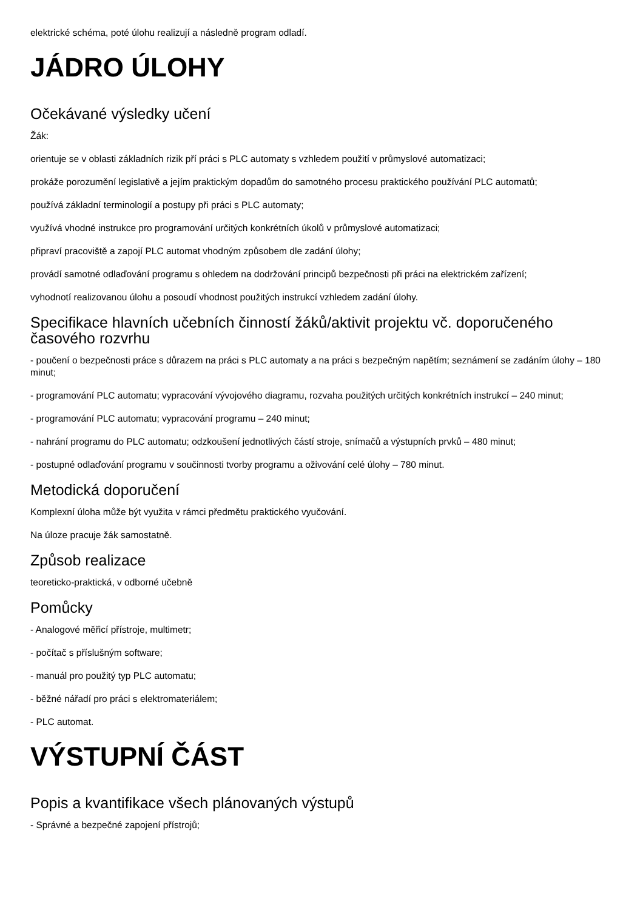elektrické schéma, poté úlohu realizují a následně program odladí.
JÁDRO ÚLOHY
Očekávané výsledky učení
Žák:
orientuje se v oblasti základních rizik pří práci s PLC automaty s vzhledem použití v průmyslové automatizaci;
prokáže porozumění legislativě a jejím praktickým dopadům do samotného procesu praktického používání PLC automatů;
používá základní terminologií a postupy při práci s PLC automaty;
využívá vhodné instrukce pro programování určitých konkrétních úkolů v průmyslové automatizaci;
připraví pracoviště a zapojí PLC automat vhodným způsobem dle zadání úlohy;
provádí samotné odlaďování programu s ohledem na dodržování principů bezpečnosti při práci na elektrickém zařízení;
vyhodnotí realizovanou úlohu a posoudí vhodnost použitých instrukcí vzhledem zadání úlohy.
Specifikace hlavních učebních činností žáků/aktivit projektu vč. doporučeného časového rozvrhu
- poučení o bezpečnosti práce s důrazem na práci s PLC automaty a na práci s bezpečným napětím; seznámení se zadáním úlohy – 180 minut;
- programování PLC automatu; vypracování vývojového diagramu, rozvaha použitých určitých konkrétních instrukcí – 240 minut;
- programování PLC automatu; vypracování programu – 240 minut;
- nahrání programu do PLC automatu; odzkoušení jednotlivých částí stroje, snímačů a výstupních prvků – 480 minut;
- postupné odlaďování programu v součinnosti tvorby programu a oživování celé úlohy – 780 minut.
Metodická doporučení
Komplexní úloha může být využita v rámci předmětu praktického vyučování.
Na úloze pracuje žák samostatně.
Způsob realizace
teoreticko-praktická, v odborné učebně
Pomůcky
- Analogové měřicí přístroje, multimetr;
- počítač s příslušným software;
- manuál pro použitý typ PLC automatu;
- běžné nářadí pro práci s elektromateriálem;
- PLC automat.
VÝSTUPNÍ ČÁST
Popis a kvantifikace všech plánovaných výstupů
- Správné a bezpečné zapojení přístrojů;